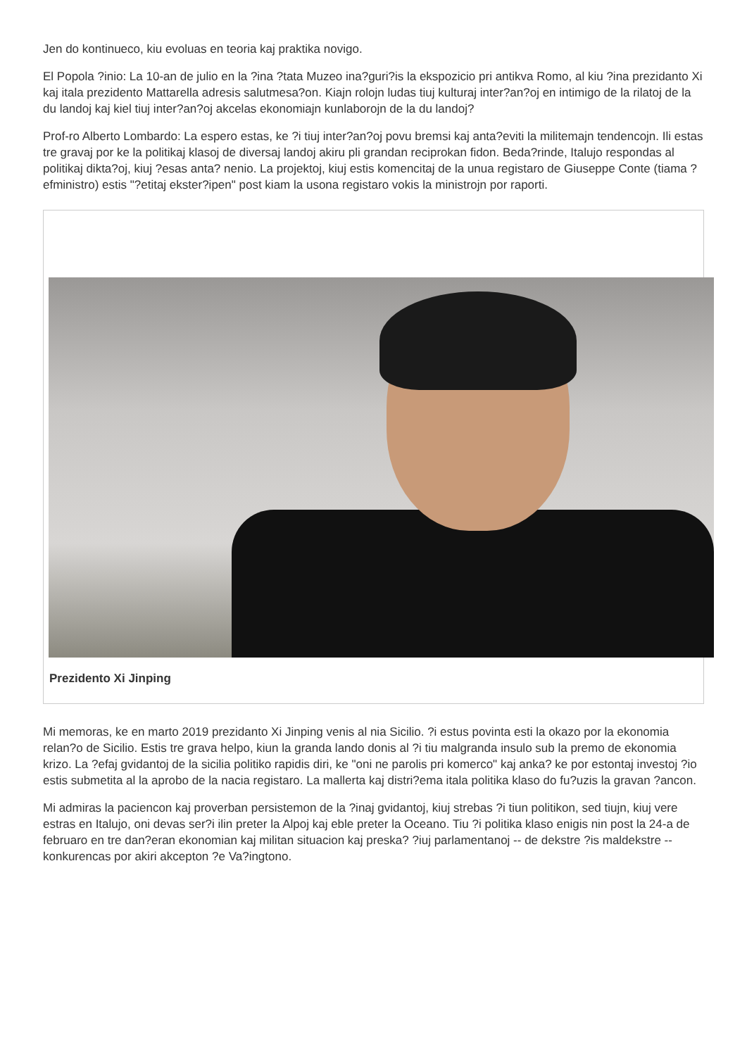Jen do kontinueco, kiu evoluas en teoria kaj praktika novigo.
El Popola ?inio: La 10-an de julio en la ?ina ?tata Muzeo ina?guri?is la ekspozicio pri antikva Romo, al kiu ?ina prezidanto Xi kaj itala prezidento Mattarella adresis salutmesa?on. Kiajn rolojn ludas tiuj kulturaj inter?an?oj en intimigo de la rilatoj de la du landoj kaj kiel tiuj inter?an?oj akcelas ekonomiajn kunlaborojn de la du landoj?
Prof-ro Alberto Lombardo: La espero estas, ke ?i tiuj inter?an?oj povu bremsi kaj anta?eviti la militemajn tendencojn. Ili estas tre gravaj por ke la politikaj klasoj de diversaj landoj akiru pli grandan reciprokan fidon. Beda?rinde, Italujo respondas al politikaj dikta?oj, kiuj ?esas anta? nenio. La projektoj, kiuj estis komencitaj de la unua registaro de Giuseppe Conte (tiama ?efministro) estis "?etitaj ekster?ipen" post kiam la usona registaro vokis la ministrojn por raporti.
Prezidento Xi Jinping
Mi memoras, ke en marto 2019 prezidanto Xi Jinping venis al nia Sicilio. ?i estus povinta esti la okazo por la ekonomia relan?o de Sicilio. Estis tre grava helpo, kiun la granda lando donis al ?i tiu malgranda insulo sub la premo de ekonomia krizo. La ?efaj gvidantoj de la sicilia politiko rapidis diri, ke "oni ne parolis pri komerco" kaj anka? ke por estontaj investoj ?io estis submetita al la aprobo de la nacia registaro. La mallerta kaj distri?ema itala politika klaso do fu?uzis la gravan ?ancon.
Mi admiras la paciencon kaj proverban persistemon de la ?inaj gvidantoj, kiuj strebas ?i tiun politikon, sed tiujn, kiuj vere estras en Italujo, oni devas ser?i ilin preter la Alpoj kaj eble preter la Oceano. Tiu ?i politika klaso enigis nin post la 24-a de februaro en tre dan?eran ekonomian kaj militan situacion kaj preska? ?iuj parlamentanoj -- de dekstre ?is maldekstre -- konkurencas por akiri akcepton ?e Va?ingtono.